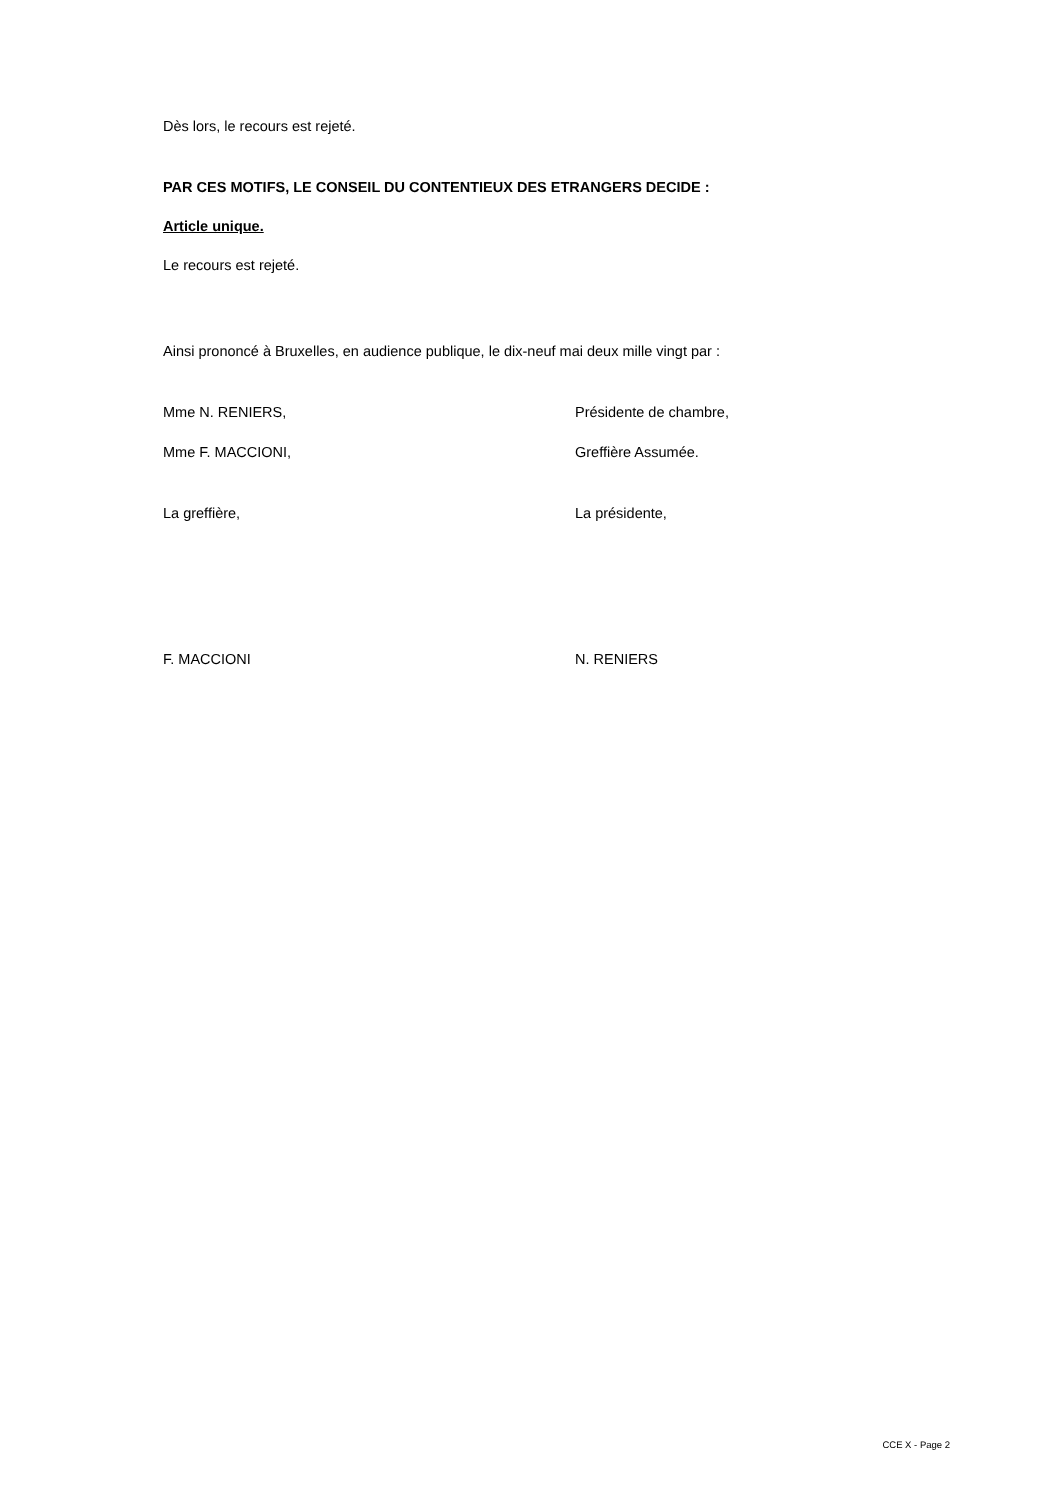Dès lors, le recours est rejeté.
PAR CES MOTIFS, LE CONSEIL DU CONTENTIEUX DES ETRANGERS DECIDE :
Article unique.
Le recours est rejeté.
Ainsi prononcé à Bruxelles, en audience publique, le dix-neuf mai deux mille vingt par :
Mme N. RENIERS, Présidente de chambre,
Mme F. MACCIONI, Greffière Assumée.
La greffière, La présidente,
F. MACCIONI N. RENIERS
CCE X - Page 2